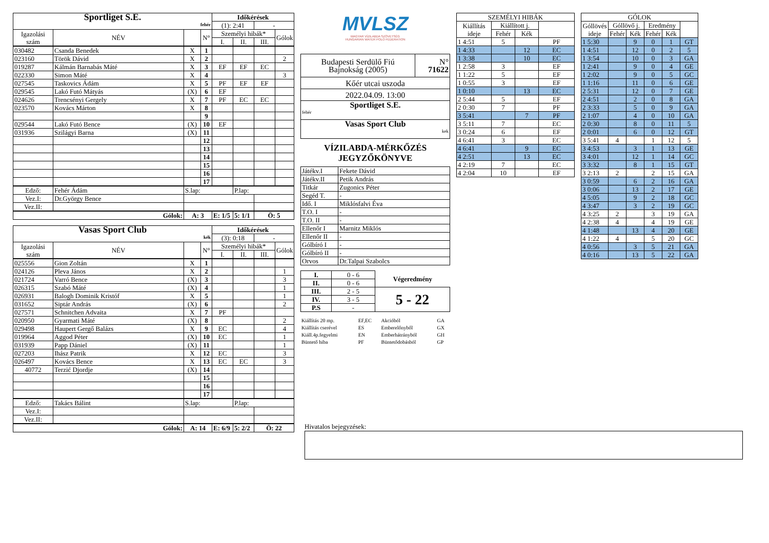| Sportliget S.E. fehér | | | | Időkérések | | | |
| | | | | (1): 2:41 | | - | |
| Igazolási szám | NÉV | | N° | Személyi hibák* | | | Gólok |
| | | | | I. | II. | III. | |
| 030482 | Csanda Benedek | X | 1 | | | | |
| 023160 | Török Dávid | X | 2 | | | | 2 |
| 019287 | Kálmán Barnabás Máté | X | 3 | EF | EF | EC | |
| 022330 | Simon Máté | X | 4 | | | | 3 |
| 027545 | Taskovics Ádám | X | 5 | PF | EF | EF | |
| 029545 | Lakó Futó Mátyás | (X) | 6 | EF | | | |
| 024626 | Trencsényi Gergely | X | 7 | PF | EC | EC | |
| 023570 | Kovács Márton | X | 8 | | | | |
| | | | 9 | | | | |
| 029544 | Lakó Futó Bence | (X) | 10 | EF | | | |
| 031936 | Szilágyi Barna | (X) | 11 | | | | |
| | | | 12 | | | | |
| | | | 13 | | | | |
| | | | 14 | | | | |
| | | | 15 | | | | |
| | | | 16 | | | | |
| | | | 17 | | | | |
| Edző: | Fehér Ádám | S.lap: | | | P.lap: | | |
| Vez.I: | Dr.György Bence | | | | | | |
| Vez.II: | | | | | | | |
| Gólok: | | A: 3 | | E: 1/5 | 5: 1/1 | Ö: 5 | |
| Vasas Sport Club kék | | | | Időkérések | | | |
| | | | | (3): 0:18 | | - | |
| Igazolási szám | NÉV | | N° | Személyi hibák* | | | Gólok |
| | | | | I. | II. | III. | |
| 025556 | Gion Zoltán | X | 1 | | | | |
| 024126 | Pleva János | X | 2 | | | | 1 |
| 021724 | Varró Bence | (X) | 3 | | | | 3 |
| 026315 | Szabó Máté | (X) | 4 | | | | 1 |
| 026931 | Balogh Dominik Kristóf | X | 5 | | | | 1 |
| 031652 | Siptár András | (X) | 6 | | | | 2 |
| 027571 | Schnitchen Advaita | X | 7 | PF | | | |
| 020950 | Gyarmati Máté | (X) | 8 | | | | 2 |
| 029498 | Haupert Gergő Balázs | X | 9 | EC | | | 4 |
| 019964 | Aggod Péter | (X) | 10 | EC | | | 1 |
| 031939 | Papp Dániel | (X) | 11 | | | | 1 |
| 027203 | Ihász Patrik | X | 12 | EC | | | 3 |
| 026497 | Kovács Bence | X | 13 | EC | EC | | 3 |
| 40772 | Terzić Djordje | (X) | 14 | | | | |
| | | | 15 | | | | |
| | | | 16 | | | | |
| | | | 17 | | | | |
| Edző: | Takács Bálint | S.lap: | | | P.lap: | | |
| Vez.I: | | | | | | | |
| Vez.II: | | | | | | | |
| Gólok: | | A: 14 | | E: 6/9 | 5: 2/2 | Ö: 22 | |
MVLSZ
MAGYAR VÍZILABDA SZÖVETSÉG
HUNGARIAN WATER POLO FEDERATION
| Budapesti Serdülő Fiú Bajnokság (2005) | N° 71622 |
| Kőér utcai uszoda | |
| 2022.04.09. 13:00 | |
| Sportliget S.E. fehér | |
| Vasas Sport Club kek | |
VÍZILABDA-MÉRKŐZÉS
JEGYZŐKÖNYVE
| Játékv.I | Fekete Dávid |
| Játékv.II | Petik András |
| Titkár | Zugonics Péter |
| Segéd T. | - |
| Idő. I | Miklósfalvi Éva |
| T.O. I | - |
| T.O. II | - |
| Ellenőr I | Marnitz Miklós |
| Ellenőr II | - |
| Gólbíró I | - |
| Gólbíró II | - |
| Orvos | Dr.Talpai Szabolcs |
| I. | 0 - 6 | Végeredmény |
| II. | 0 - 6 | |
| III. | 2 - 5 | 5 - 22 |
| IV. | 3 - 5 | |
| P.S | - | |
| Kiállítás 20 mp. | EF,EC | Akcióból | GA |
| Kiállítás cserével | ES | Emberelőnyből | GX |
| Kiáll.4p.fegyelmi | EN | Emberhátrányból | GH |
| Büntető hiba | PF | Büntetődobásból | GP |
Hivatalos bejegyzések:
| SZEMÉLYI HIBÁK | | | |
| Kiállítás ideje | Kiállított j. | | |
| | Fehér | Kék | |
| 1 4:51 | 5 | | PF |
| 1 4:33 | | 12 | EC |
| 1 3:38 | | 10 | EC |
| 1 2:58 | 3 | | EF |
| 1 1:22 | 5 | | EF |
| 1 0:55 | 3 | | EF |
| 1 0:10 | | 13 | EC |
| 2 5:44 | 5 | | EF |
| 2 0:30 | 7 | | PF |
| 3 5:41 | | 7 | PF |
| 3 5:11 | 7 | | EC |
| 3 0:24 | 6 | | EF |
| 4 6:41 | 3 | | EC |
| 4 6:41 | | 9 | EC |
| 4 2:51 | | 13 | EC |
| 4 2:19 | 7 | | EC |
| 4 2:04 | 10 | | EF |
| GÓLOK | | | | | |
| Góllövés ideje | Góllövő j. | | Eredmény | | |
| | Fehér | Kék | Fehér | Kék | |
| 1 5:30 | | 9 | 0 | 1 | GT |
| 1 4:51 | | 12 | 0 | 2 | 5 |
| 1 3:54 | | 10 | 0 | 3 | GA |
| 1 2:41 | | 9 | 0 | 4 | GE |
| 1 2:02 | | 9 | 0 | 5 | GC |
| 1 1:16 | | 11 | 0 | 6 | GE |
| 2 5:31 | | 12 | 0 | 7 | GE |
| 2 4:51 | | 2 | 0 | 8 | GA |
| 2 3:33 | | 5 | 0 | 9 | GA |
| 2 1:07 | | 4 | 0 | 10 | GA |
| 2 0:30 | | 8 | 0 | 11 | 5 |
| 2 0:01 | | 6 | 0 | 12 | GT |
| 3 5:41 | 4 | | 1 | 12 | 5 |
| 3 4:53 | | 3 | 1 | 13 | GE |
| 3 4:01 | | 12 | 1 | 14 | GC |
| 3 3:32 | | 8 | 1 | 15 | GT |
| 3 2:13 | 2 | | 2 | 15 | GA |
| 3 0:59 | | 6 | 2 | 16 | GA |
| 3 0:06 | | 13 | 2 | 17 | GE |
| 4 5:05 | | 9 | 2 | 18 | GC |
| 4 3:47 | | 3 | 2 | 19 | GC |
| 4 3:25 | 2 | | 3 | 19 | GA |
| 4 2:38 | 4 | | 4 | 19 | GE |
| 4 1:48 | | 13 | 4 | 20 | GE |
| 4 1:22 | 4 | | 5 | 20 | GC |
| 4 0:56 | | 3 | 5 | 21 | GA |
| 4 0:16 | | 13 | 5 | 22 | GA |